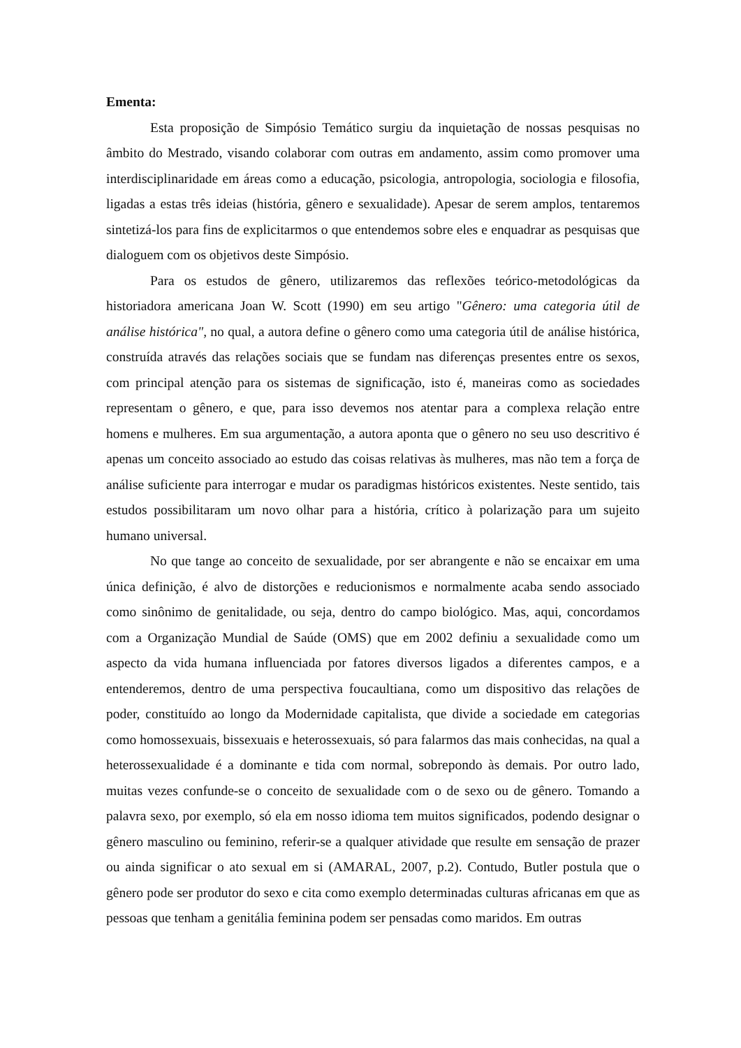Ementa:
Esta proposição de Simpósio Temático surgiu da inquietação de nossas pesquisas no âmbito do Mestrado, visando colaborar com outras em andamento, assim como promover uma interdisciplinaridade em áreas como a educação, psicologia, antropologia, sociologia e filosofia, ligadas a estas três ideias (história, gênero e sexualidade). Apesar de serem amplos, tentaremos sintetizá-los para fins de explicitarmos o que entendemos sobre eles e enquadrar as pesquisas que dialoguem com os objetivos deste Simpósio.
Para os estudos de gênero, utilizaremos das reflexões teórico-metodológicas da historiadora americana Joan W. Scott (1990) em seu artigo "Gênero: uma categoria útil de análise histórica", no qual, a autora define o gênero como uma categoria útil de análise histórica, construída através das relações sociais que se fundam nas diferenças presentes entre os sexos, com principal atenção para os sistemas de significação, isto é, maneiras como as sociedades representam o gênero, e que, para isso devemos nos atentar para a complexa relação entre homens e mulheres. Em sua argumentação, a autora aponta que o gênero no seu uso descritivo é apenas um conceito associado ao estudo das coisas relativas às mulheres, mas não tem a força de análise suficiente para interrogar e mudar os paradigmas históricos existentes. Neste sentido, tais estudos possibilitaram um novo olhar para a história, crítico à polarização para um sujeito humano universal.
No que tange ao conceito de sexualidade, por ser abrangente e não se encaixar em uma única definição, é alvo de distorções e reducionismos e normalmente acaba sendo associado como sinônimo de genitalidade, ou seja, dentro do campo biológico. Mas, aqui, concordamos com a Organização Mundial de Saúde (OMS) que em 2002 definiu a sexualidade como um aspecto da vida humana influenciada por fatores diversos ligados a diferentes campos, e a entenderemos, dentro de uma perspectiva foucaultiana, como um dispositivo das relações de poder, constituído ao longo da Modernidade capitalista, que divide a sociedade em categorias como homossexuais, bissexuais e heterossexuais, só para falarmos das mais conhecidas, na qual a heterossexualidade é a dominante e tida com normal, sobrepondo às demais. Por outro lado, muitas vezes confunde-se o conceito de sexualidade com o de sexo ou de gênero. Tomando a palavra sexo, por exemplo, só ela em nosso idioma tem muitos significados, podendo designar o gênero masculino ou feminino, referir-se a qualquer atividade que resulte em sensação de prazer ou ainda significar o ato sexual em si (AMARAL, 2007, p.2). Contudo, Butler postula que o gênero pode ser produtor do sexo e cita como exemplo determinadas culturas africanas em que as pessoas que tenham a genitália feminina podem ser pensadas como maridos. Em outras